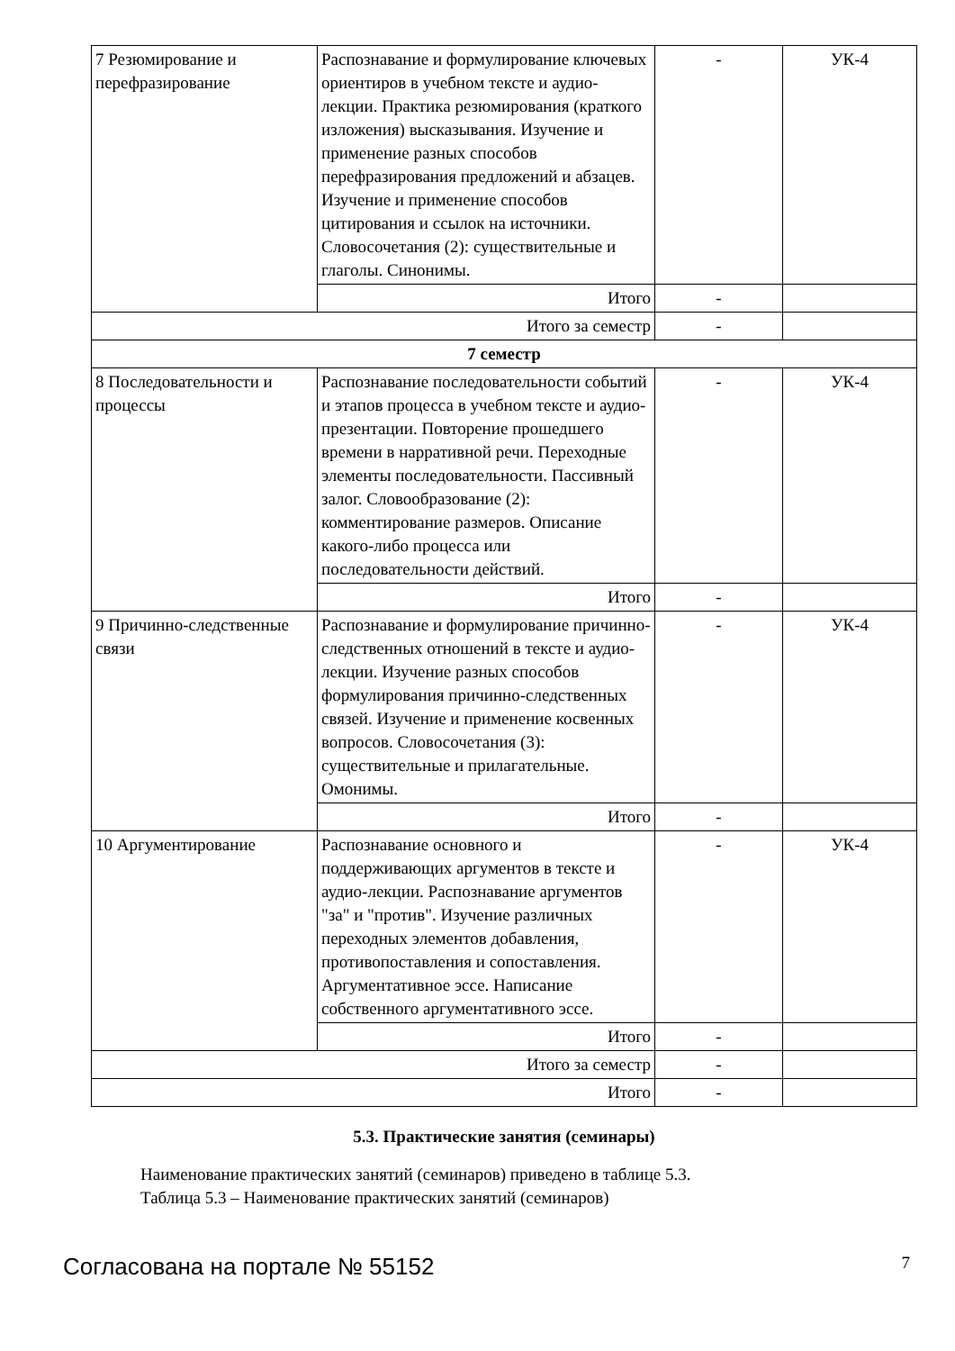| 7 Резюмирование и перефразирование | Распознавание и формулирование ключевых ориентиров в учебном тексте и аудио-лекции. Практика резюмирования (краткого изложения) высказывания. Изучение и применение разных способов перефразирования предложений и абзацев. Изучение и применение способов цитирования и ссылок на источники. Словосочетания (2): существительные и глаголы. Синонимы. | - | УК-4 |
| | Итого | - | |
| Итого за семестр | | - | |
| 7 семестр | | | |
| 8 Последовательности и процессы | Распознавание последовательности событий и этапов процесса в учебном тексте и аудио-презентации. Повторение прошедшего времени в нарративной речи. Переходные элементы последовательности. Пассивный залог. Словообразование (2): комментирование размеров. Описание какого-либо процесса или последовательности действий. | - | УК-4 |
| | Итого | - | |
| 9 Причинно-следственные связи | Распознавание и формулирование причинно-следственных отношений в тексте и аудио-лекции. Изучение разных способов формулирования причинно-следственных связей. Изучение и применение косвенных вопросов. Словосочетания (3): существительные и прилагательные. Омонимы. | - | УК-4 |
| | Итого | - | |
| 10 Аргументирование | Распознавание основного и поддерживающих аргументов в тексте и аудио-лекции. Распознавание аргументов "за" и "против". Изучение различных переходных элементов добавления, противопоставления и сопоставления. Аргументативное эссе. Написание собственного аргументативного эссе. | - | УК-4 |
| | Итого | - | |
| Итого за семестр | | - | |
| Итого | | - | |
5.3. Практические занятия (семинары)
Наименование практических занятий (семинаров) приведено в таблице 5.3.
Таблица 5.3 – Наименование практических занятий (семинаров)
Согласована на портале № 55152 7